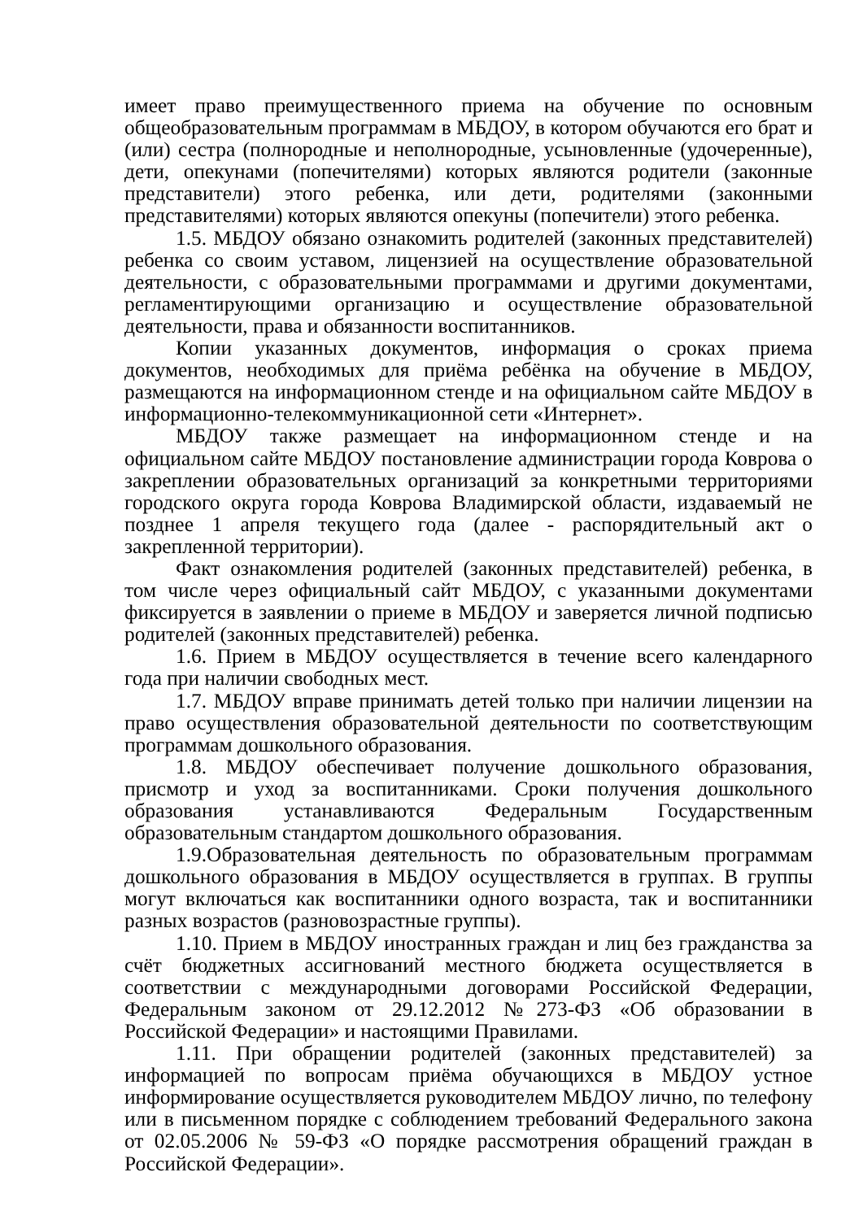имеет право преимущественного приема на обучение по основным общеобразовательным программам в МБДОУ, в котором обучаются его брат и (или) сестра (полнородные и неполнородные, усыновленные (удочеренные), дети, опекунами (попечителями) которых являются родители (законные представители) этого ребенка, или дети, родителями (законными представителями) которых являются опекуны (попечители) этого ребенка.
1.5. МБДОУ обязано ознакомить родителей (законных представителей) ребенка со своим уставом, лицензией на осуществление образовательной деятельности, с образовательными программами и другими документами, регламентирующими организацию и осуществление образовательной деятельности, права и обязанности воспитанников.
Копии указанных документов, информация о сроках приема документов, необходимых для приёма ребёнка на обучение в МБДОУ, размещаются на информационном стенде и на официальном сайте МБДОУ в информационно-телекоммуникационной сети «Интернет».
МБДОУ также размещает на информационном стенде и на официальном сайте МБДОУ постановление администрации города Коврова о закреплении образовательных организаций за конкретными территориями городского округа города Коврова Владимирской области, издаваемый не позднее 1 апреля текущего года (далее - распорядительный акт о закрепленной территории).
Факт ознакомления родителей (законных представителей) ребенка, в том числе через официальный сайт МБДОУ, с указанными документами фиксируется в заявлении о приеме в МБДОУ и заверяется личной подписью родителей (законных представителей) ребенка.
1.6. Прием в МБДОУ осуществляется в течение всего календарного года при наличии свободных мест.
1.7. МБДОУ вправе принимать детей только при наличии лицензии на право осуществления образовательной деятельности по соответствующим программам дошкольного образования.
1.8. МБДОУ обеспечивает получение дошкольного образования, присмотр и уход за воспитанниками. Сроки получения дошкольного образования устанавливаются Федеральным Государственным образовательным стандартом дошкольного образования.
1.9.Образовательная деятельность по образовательным программам дошкольного образования в МБДОУ осуществляется в группах. В группы могут включаться как воспитанники одного возраста, так и воспитанники разных возрастов (разновозрастные группы).
1.10. Прием в МБДОУ иностранных граждан и лиц без гражданства за счёт бюджетных ассигнований местного бюджета осуществляется в соответствии с международными договорами Российской Федерации, Федеральным законом от 29.12.2012 №273-ФЗ «Об образовании в Российской Федерации» и настоящими Правилами.
1.11. При обращении родителей (законных представителей) за информацией по вопросам приёма обучающихся в МБДОУ устное информирование осуществляется руководителем МБДОУ лично, по телефону или в письменном порядке с соблюдением требований Федерального закона от 02.05.2006 № 59-ФЗ «О порядке рассмотрения обращений граждан в Российской Федерации».